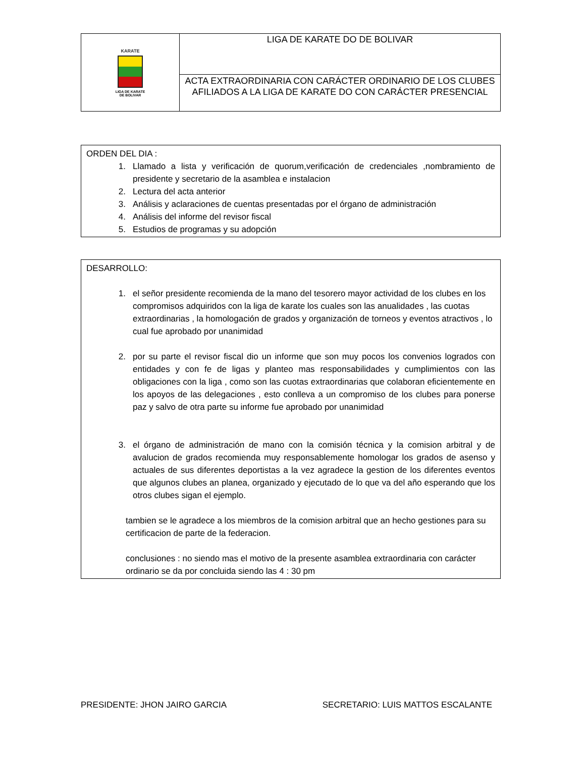| KARATE LIGA DE KARATE DE BOLIVAR | LIGA DE KARATE DO DE BOLIVAR |
| | ACTA EXTRAORDINARIA CON CARÁCTER ORDINARIO DE LOS CLUBES AFILIADOS A LA LIGA DE KARATE DO CON CARÁCTER PRESENCIAL |
ORDEN DEL DIA :
1. Llamado a lista y verificación de quorum,verificación de credenciales ,nombramiento de presidente y secretario de la asamblea e instalacion
2. Lectura del acta anterior
3. Análisis y aclaraciones de cuentas presentadas por el órgano de administración
4. Análisis del informe del revisor fiscal
5. Estudios de programas y su adopción
DESARROLLO:
1. el señor presidente recomienda de la mano del tesorero mayor actividad de los clubes en los compromisos adquiridos con la liga de karate los cuales son las anualidades , las cuotas extraordinarias , la homologación de grados y organización de torneos y eventos atractivos , lo cual fue aprobado por unanimidad
2. por su parte el revisor fiscal dio un informe que son muy pocos los convenios logrados con entidades y con fe de ligas y planteo mas responsabilidades y cumplimientos con las obligaciones con la liga , como son las cuotas extraordinarias que colaboran eficientemente en los apoyos de las delegaciones , esto conlleva a un compromiso de los clubes para ponerse paz y salvo de otra parte su informe fue aprobado por unanimidad
3. el órgano de administración de mano con la comisión técnica y la comision arbitral y de avalucion de grados recomienda muy responsablemente homologar los grados de asenso y actuales de sus diferentes deportistas a la vez agradece la gestion de los diferentes eventos que algunos clubes an planea, organizado y ejecutado de lo que va del año esperando que los otros clubes sigan el ejemplo.
tambien se le agradece a los miembros de la comision arbitral que an hecho gestiones para su certificacion de parte de la federacion.
conclusiones : no siendo mas el motivo de la presente asamblea extraordinaria con carácter ordinario se da por concluida siendo las 4 : 30 pm
PRESIDENTE: JHON JAIRO GARCIA SECRETARIO: LUIS MATTOS ESCALANTE